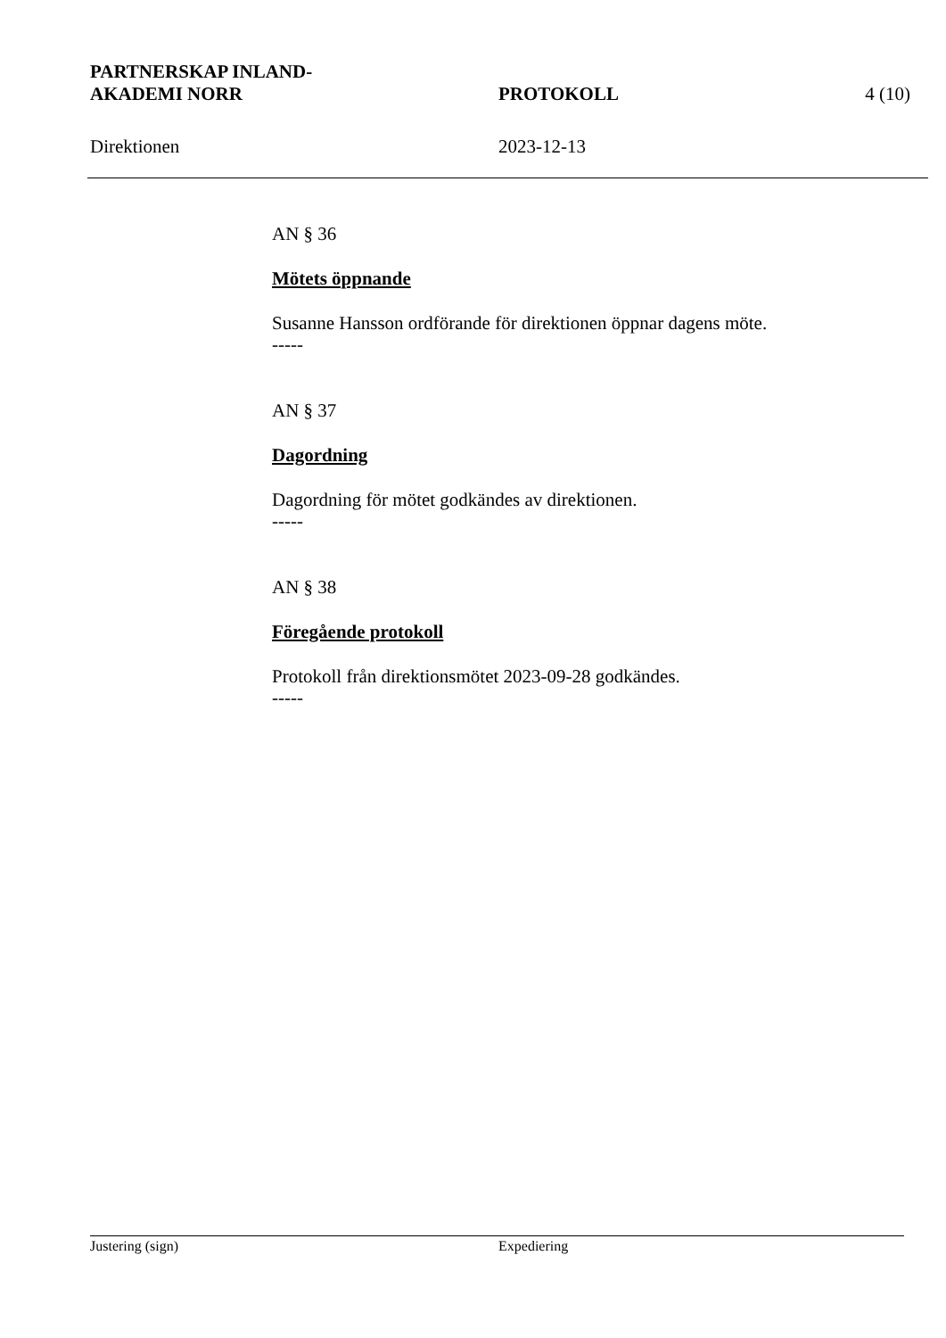PARTNERSKAP INLAND-
AKADEMI NORR
PROTOKOLL 4 (10)
Direktionen 2023-12-13
AN § 36
Mötets öppnande
Susanne Hansson ordförande för direktionen öppnar dagens möte.
-----
AN § 37
Dagordning
Dagordning för mötet godkändes av direktionen.
-----
AN § 38
Föregående protokoll
Protokoll från direktionsmötet 2023-09-28 godkändes.
-----
Justering (sign) Expediering